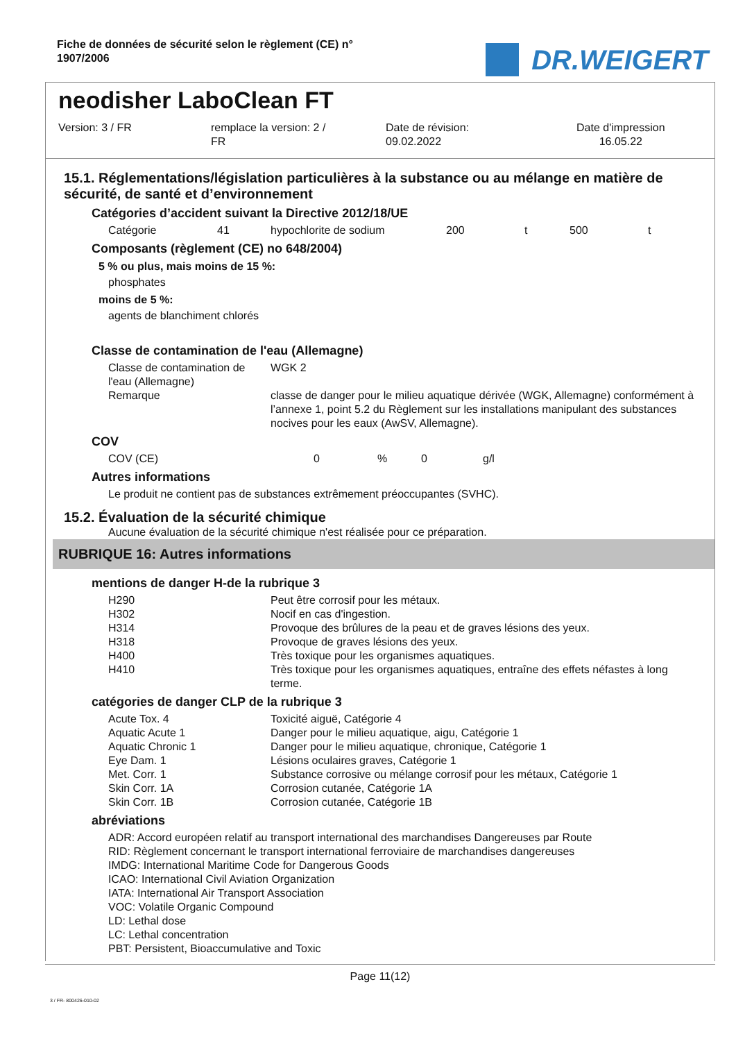Fiche de données de sécurité selon le règlement (CE) n°
1907/2006
DR.WEIGERT
neodisher LaboClean FT
Version: 3 / FR remplace la version: 2 /
FR
Date de révision:
09.02.2022
Date d'impression
16.05.22
15.1. Réglementations/législation particulières à la substance ou au mélange en matière de sécurité, de santé et d’environnement
Catégories d’accident suivant la Directive 2012/18/UE
| Catégorie | 41 | hypochlorite de sodium | 200 | t | 500 | t |
Composants (règlement (CE) no 648/2004)
5 % ou plus, mais moins de 15 %:
phosphates
moins de 5 %:
agents de blanchiment chlorés
Classe de contamination de l'eau (Allemagne)
| Classe de contamination de l'eau (Allemagne) | WGK 2 |
| Remarque | classe de danger pour le milieu aquatique dérivée (WGK, Allemagne) conformément à l’annexe 1, point 5.2 du Règlement sur les installations manipulant des substances nocives pour les eaux (AwSV, Allemagne). |
COV
| COV (CE) | 0 | % | 0 | g/l |
Autres informations
Le produit ne contient pas de substances extrêmement préoccupantes (SVHC).
15.2. Évaluation de la sécurité chimique
Aucune évaluation de la sécurité chimique n'est réalisée pour ce préparation.
RUBRIQUE 16: Autres informations
mentions de danger H-de la rubrique 3
| H290 | Peut être corrosif pour les métaux. |
| H302 | Nocif en cas d'ingestion. |
| H314 | Provoque des brûlures de la peau et de graves lésions des yeux. |
| H318 | Provoque de graves lésions des yeux. |
| H400 | Très toxique pour les organismes aquatiques. |
| H410 | Très toxique pour les organismes aquatiques, entraîne des effets néfastes à long terme. |
catégories de danger CLP de la rubrique 3
| Acute Tox. 4 | Toxicité aiguë, Catégorie 4 |
| Aquatic Acute 1 | Danger pour le milieu aquatique, aigu, Catégorie 1 |
| Aquatic Chronic 1 | Danger pour le milieu aquatique, chronique, Catégorie 1 |
| Eye Dam. 1 | Lésions oculaires graves, Catégorie 1 |
| Met. Corr. 1 | Substance corrosive ou mélange corrosif pour les métaux, Catégorie 1 |
| Skin Corr. 1A | Corrosion cutanée, Catégorie 1A |
| Skin Corr. 1B | Corrosion cutanée, Catégorie 1B |
abréviations
ADR: Accord européen relatif au transport international des marchandises Dangereuses par Route
RID: Règlement concernant le transport international ferroviaire de marchandises dangereuses
IMDG: International Maritime Code for Dangerous Goods
ICAO: International Civil Aviation Organization
IATA: International Air Transport Association
VOC: Volatile Organic Compound
LD: Lethal dose
LC: Lethal concentration
PBT: Persistent, Bioaccumulative and Toxic
Page 11(12)
3 / FR- 800426-010-02